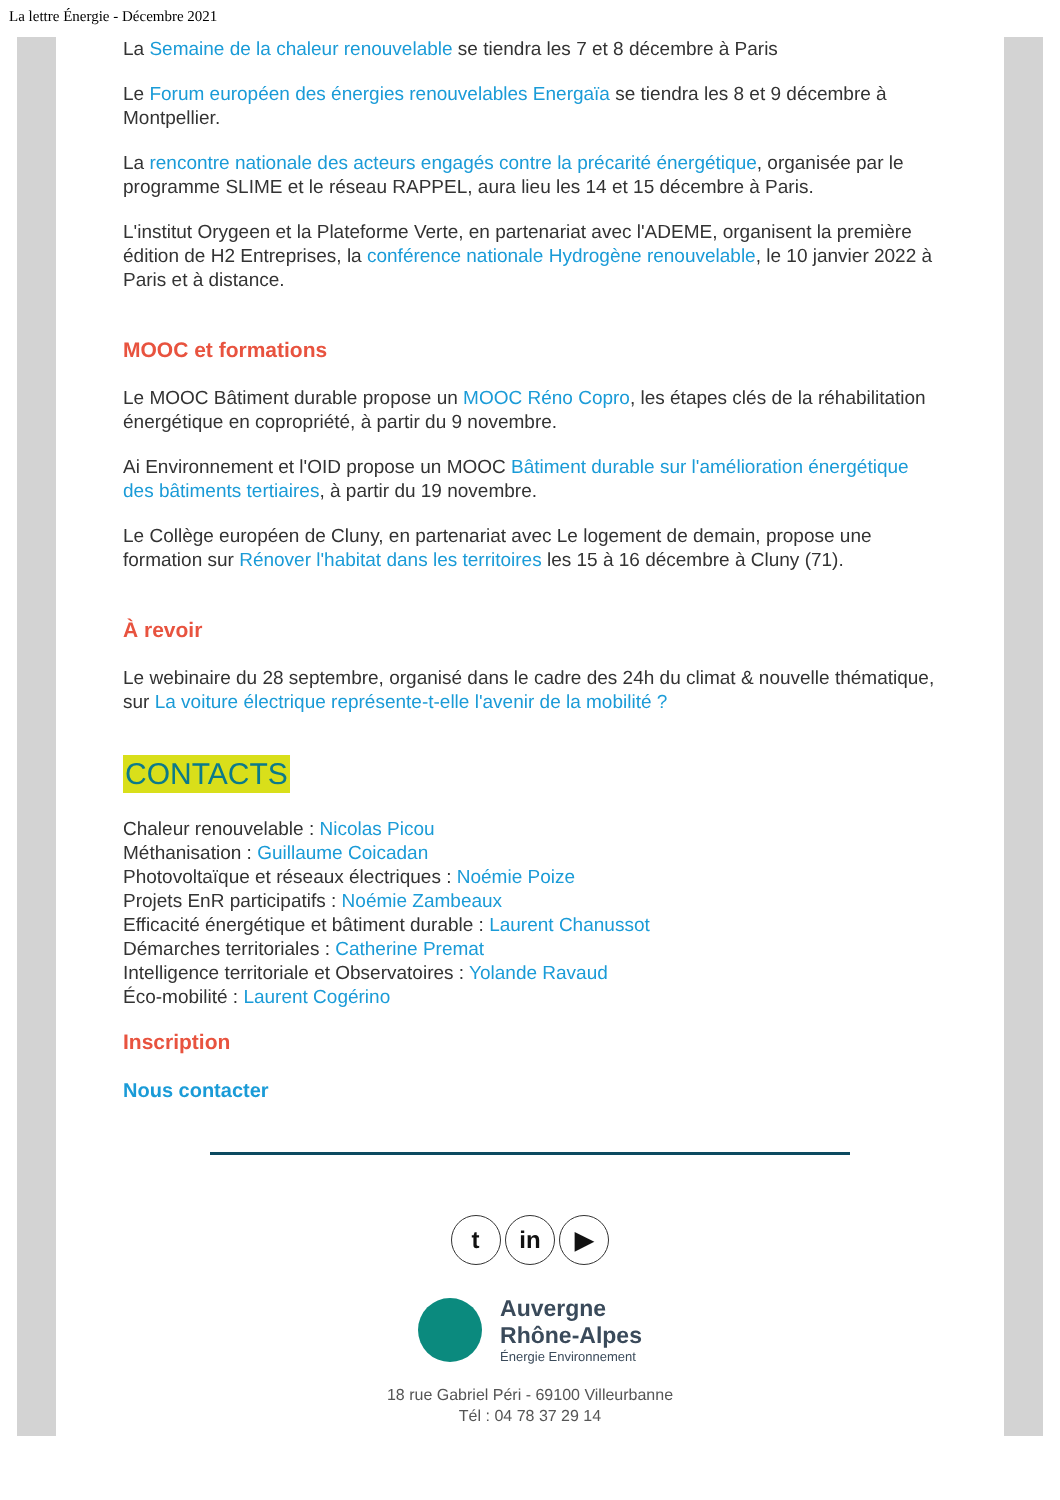La lettre Énergie - Décembre 2021
La Semaine de la chaleur renouvelable se tiendra les 7 et 8 décembre à Paris
Le Forum européen des énergies renouvelables Energaïa se tiendra les 8 et 9 décembre à Montpellier.
La rencontre nationale des acteurs engagés contre la précarité énergétique, organisée par le programme SLIME et le réseau RAPPEL, aura lieu les 14 et 15 décembre à Paris.
L'institut Orygeen et la Plateforme Verte, en partenariat avec l'ADEME, organisent la première édition de H2 Entreprises, la conférence nationale Hydrogène renouvelable, le 10 janvier 2022 à Paris et à distance.
MOOC et formations
Le MOOC Bâtiment durable propose un MOOC Réno Copro, les étapes clés de la réhabilitation énergétique en copropriété, à partir du 9 novembre.
Ai Environnement et l'OID propose un MOOC Bâtiment durable sur l'amélioration énergétique des bâtiments tertiaires, à partir du 19 novembre.
Le Collège européen de Cluny, en partenariat avec Le logement de demain, propose une formation sur Rénover l'habitat dans les territoires les 15 à 16 décembre à Cluny (71).
À revoir
Le webinaire du 28 septembre, organisé dans le cadre des 24h du climat & nouvelle thématique, sur La voiture électrique représente-t-elle l'avenir de la mobilité ?
CONTACTS
Chaleur renouvelable : Nicolas Picou
Méthanisation : Guillaume Coicadan
Photovoltaïque et réseaux électriques : Noémie Poize
Projets EnR participatifs : Noémie Zambeaux
Efficacité énergétique et bâtiment durable : Laurent Chanussot
Démarches territoriales : Catherine Premat
Intelligence territoriale et Observatoires : Yolande Ravaud
Éco-mobilité : Laurent Cogérino
Inscription
Nous contacter
t in ▶
Auvergne
Rhône-Alpes
Énergie Environnement
18 rue Gabriel Péri - 69100 Villeurbanne
Tél : 04 78 37 29 14